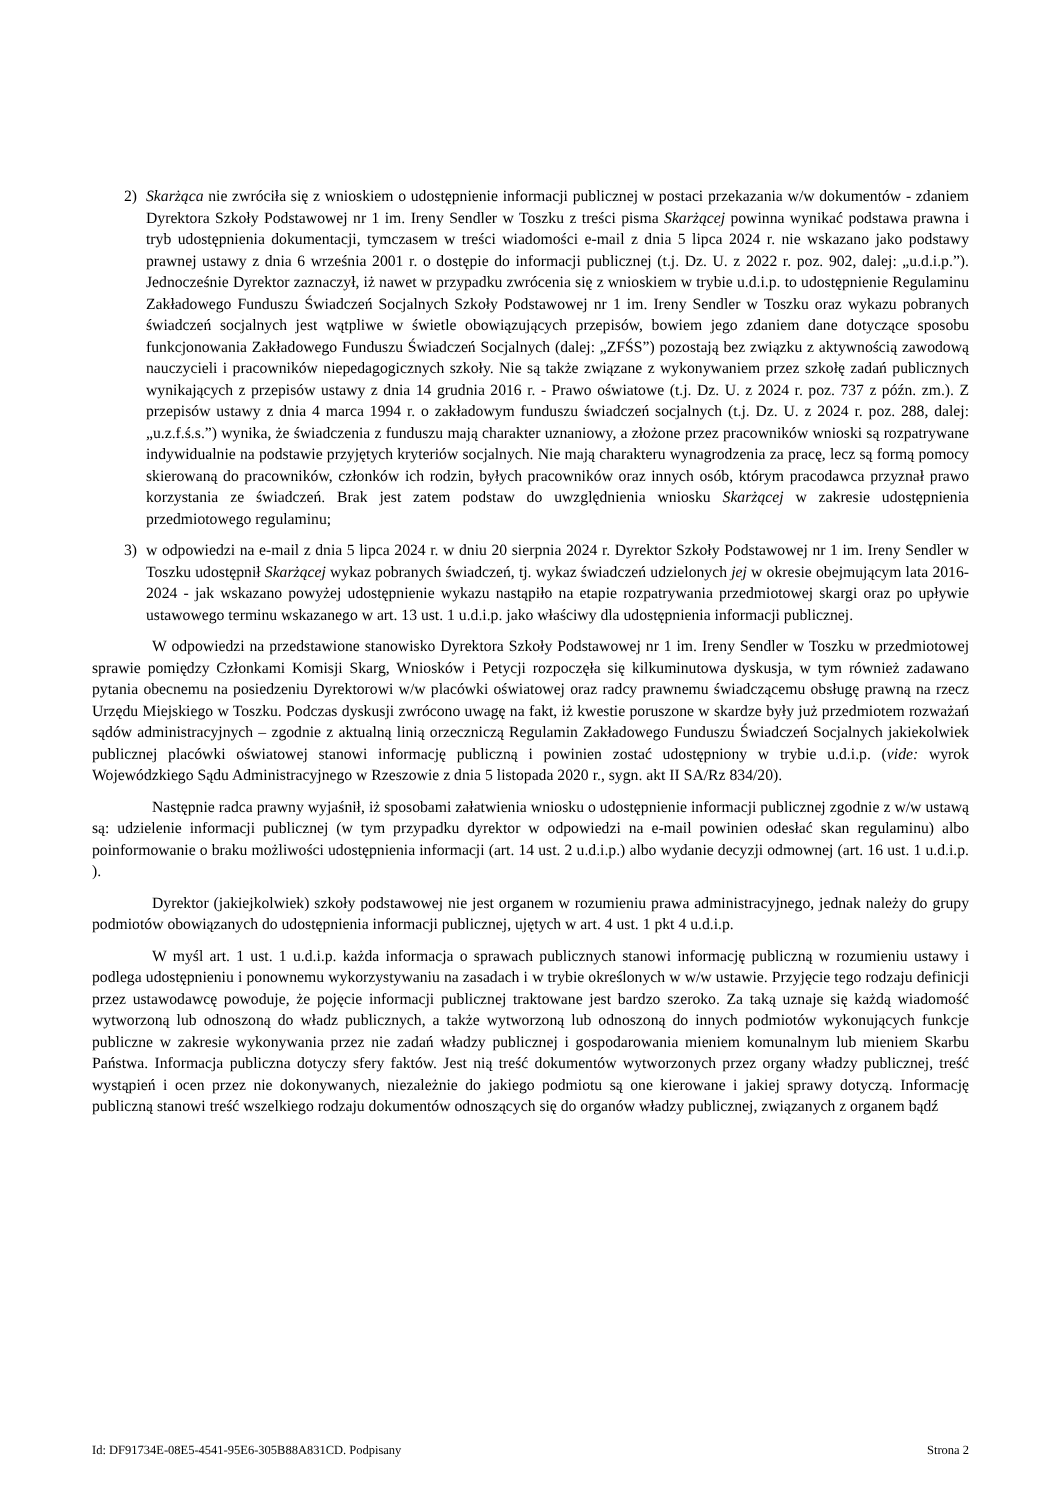2) Skarżąca nie zwróciła się z wnioskiem o udostępnienie informacji publicznej w postaci przekazania w/w dokumentów - zdaniem Dyrektora Szkoły Podstawowej nr 1 im. Ireny Sendler w Toszku z treści pisma Skarżącej powinna wynikać podstawa prawna i tryb udostępnienia dokumentacji, tymczasem w treści wiadomości e-mail z dnia 5 lipca 2024 r. nie wskazano jako podstawy prawnej ustawy z dnia 6 września 2001 r. o dostępie do informacji publicznej (t.j. Dz. U. z 2022 r. poz. 902, dalej: „u.d.i.p.”). Jednocześnie Dyrektor zaznaczył, iż nawet w przypadku zwrócenia się z wnioskiem w trybie u.d.i.p. to udostępnienie Regulaminu Zakładowego Funduszu Świadczeń Socjalnych Szkoły Podstawowej nr 1 im. Ireny Sendler w Toszku oraz wykazu pobranych świadczeń socjalnych jest wątpliwe w świetle obowiązujących przepisów, bowiem jego zdaniem dane dotyczące sposobu funkcjonowania Zakładowego Funduszu Świadczeń Socjalnych (dalej: „ZFŚS”) pozostają bez związku z aktywnością zawodową nauczycieli i pracowników niepedagogicznych szkoły. Nie są także związane z wykonywaniem przez szkołę zadań publicznych wynikających z przepisów ustawy z dnia 14 grudnia 2016 r. - Prawo oświatowe (t.j. Dz. U. z 2024 r. poz. 737 z późn. zm.). Z przepisów ustawy z dnia 4 marca 1994 r. o zakładowym funduszu świadczeń socjalnych (t.j. Dz. U. z 2024 r. poz. 288, dalej: „u.z.f.ś.s.”) wynika, że świadczenia z funduszu mają charakter uznaniowy, a złożone przez pracowników wnioski są rozpatrywane indywidualnie na podstawie przyjętych kryteriów socjalnych. Nie mają charakteru wynagrodzenia za pracę, lecz są formą pomocy skierowaną do pracowników, członków ich rodzin, byłych pracowników oraz innych osób, którym pracodawca przyznał prawo korzystania ze świadczeń. Brak jest zatem podstaw do uwzględnienia wniosku Skarżącej w zakresie udostępnienia przedmiotowego regulaminu;
3) w odpowiedzi na e-mail z dnia 5 lipca 2024 r. w dniu 20 sierpnia 2024 r. Dyrektor Szkoły Podstawowej nr 1 im. Ireny Sendler w Toszku udostępnił Skarżącej wykaz pobranych świadczeń, tj. wykaz świadczeń udzielonych jej w okresie obejmującym lata 2016-2024 - jak wskazano powyżej udostępnienie wykazu nastąpiło na etapie rozpatrywania przedmiotowej skargi oraz po upływie ustawowego terminu wskazanego w art. 13 ust. 1 u.d.i.p. jako właściwy dla udostępnienia informacji publicznej.
W odpowiedzi na przedstawione stanowisko Dyrektora Szkoły Podstawowej nr 1 im. Ireny Sendler w Toszku w przedmiotowej sprawie pomiędzy Członkami Komisji Skarg, Wniosków i Petycji rozpoczęła się kilkuminutowa dyskusja, w tym również zadawano pytania obecnemu na posiedzeniu Dyrektorowi w/w placówki oświatowej oraz radcy prawnemu świadczącemu obsługę prawną na rzecz Urzędu Miejskiego w Toszku. Podczas dyskusji zwrócono uwagę na fakt, iż kwestie poruszone w skardze były już przedmiotem rozważań sądów administracyjnych – zgodnie z aktualną linią orzeczniczą Regulamin Zakładowego Funduszu Świadczeń Socjalnych jakiekolwiek publicznej placówki oświatowej stanowi informację publiczną i powinien zostać udostępniony w trybie u.d.i.p. (vide: wyrok Wojewódzkiego Sądu Administracyjnego w Rzeszowie z dnia 5 listopada 2020 r., sygn. akt II SA/Rz 834/20).
Następnie radca prawny wyjaśnił, iż sposobami załatwienia wniosku o udostępnienie informacji publicznej zgodnie z w/w ustawą są: udzielenie informacji publicznej (w tym przypadku dyrektor w odpowiedzi na e-mail powinien odesłać skan regulaminu) albo poinformowanie o braku możliwości udostępnienia informacji (art. 14 ust. 2 u.d.i.p.) albo wydanie decyzji odmownej (art. 16 ust. 1 u.d.i.p. ).
Dyrektor (jakiejkolwiek) szkoły podstawowej nie jest organem w rozumieniu prawa administracyjnego, jednak należy do grupy podmiotów obowiązanych do udostępnienia informacji publicznej, ujętych w art. 4 ust. 1 pkt 4 u.d.i.p.
W myśl art. 1 ust. 1 u.d.i.p. każda informacja o sprawach publicznych stanowi informację publiczną w rozumieniu ustawy i podlega udostępnieniu i ponownemu wykorzystywaniu na zasadach i w trybie określonych w w/w ustawie. Przyjęcie tego rodzaju definicji przez ustawodawcę powoduje, że pojęcie informacji publicznej traktowane jest bardzo szeroko. Za taką uznaje się każdą wiadomość wytworzoną lub odnoszoną do władz publicznych, a także wytworzoną lub odnoszoną do innych podmiotów wykonujących funkcje publiczne w zakresie wykonywania przez nie zadań władzy publicznej i gospodarowania mieniem komunalnym lub mieniem Skarbu Państwa. Informacja publiczna dotyczy sfery faktów. Jest nią treść dokumentów wytworzonych przez organy władzy publicznej, treść wystąpień i ocen przez nie dokonywanych, niezależnie do jakiego podmiotu są one kierowane i jakiej sprawy dotyczą. Informację publiczną stanowi treść wszelkiego rodzaju dokumentów odnoszących się do organów władzy publicznej, związanych z organem bądź
Id: DF91734E-08E5-4541-95E6-305B88A831CD. Podpisany Strona 2